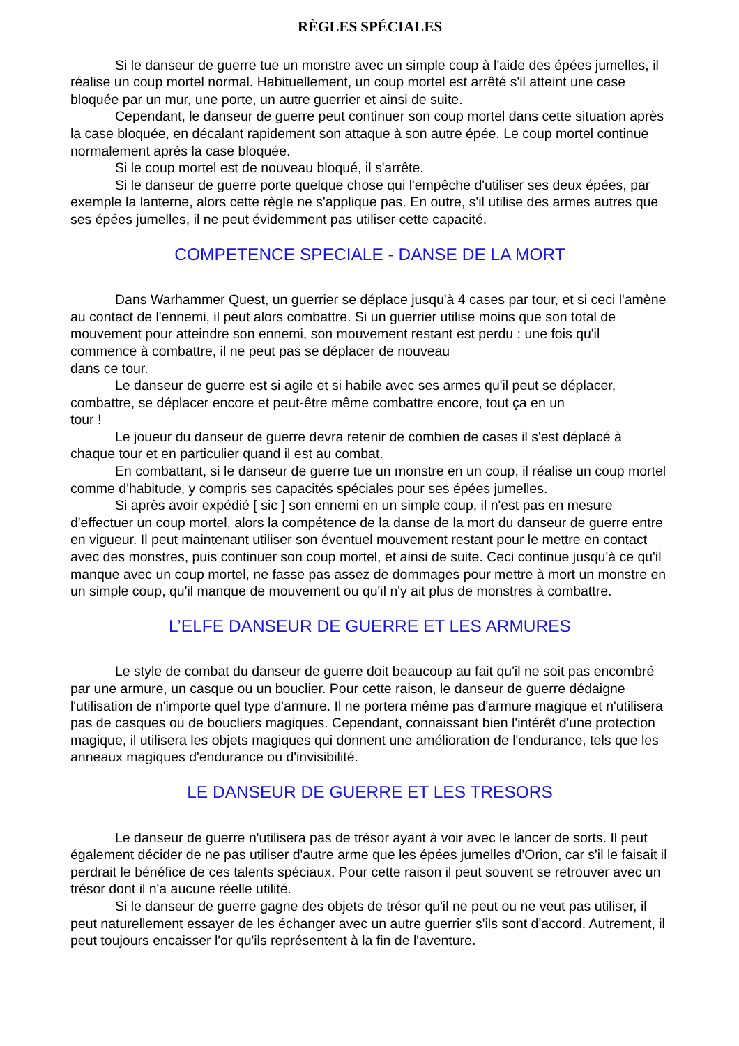RÈGLES SPÉCIALES
Si le danseur de guerre tue un monstre avec un simple coup à l'aide des épées jumelles, il réalise un coup mortel normal. Habituellement, un coup mortel est arrêté s'il atteint une case bloquée par un mur, une porte, un autre guerrier et ainsi de suite.
Cependant, le danseur de guerre peut continuer son coup mortel dans cette situation après la case bloquée, en décalant rapidement son attaque à son autre épée. Le coup mortel continue normalement après la case bloquée.
Si le coup mortel est de nouveau bloqué, il s'arrête.
Si le danseur de guerre porte quelque chose qui l'empêche d'utiliser ses deux épées, par exemple la lanterne, alors cette règle ne s'applique pas. En outre, s'il utilise des armes autres que ses épées jumelles, il ne peut évidemment pas utiliser cette capacité.
COMPETENCE SPECIALE - DANSE DE LA MORT
Dans Warhammer Quest, un guerrier se déplace jusqu'à 4 cases par tour, et si ceci l'amène au contact de l'ennemi, il peut alors combattre. Si un guerrier utilise moins que son total de mouvement pour atteindre son ennemi, son mouvement restant est perdu : une fois qu'il commence à combattre, il ne peut pas se déplacer de nouveau
dans ce tour.
Le danseur de guerre est si agile et si habile avec ses armes qu'il peut se déplacer, combattre, se déplacer encore et peut-être même combattre encore, tout ça en un
tour !
Le joueur du danseur de guerre devra retenir de combien de cases il s'est déplacé à chaque tour et en particulier quand il est au combat.
En combattant, si le danseur de guerre tue un monstre en un coup, il réalise un coup mortel comme d'habitude, y compris ses capacités spéciales pour ses épées jumelles.
Si après avoir expédié [ sic ] son ennemi en un simple coup, il n'est pas en mesure d'effectuer un coup mortel, alors la compétence de la danse de la mort du danseur de guerre entre en vigueur. Il peut maintenant utiliser son éventuel mouvement restant pour le mettre en contact avec des monstres, puis continuer son coup mortel, et ainsi de suite. Ceci continue jusqu'à ce qu'il manque avec un coup mortel, ne fasse pas assez de dommages pour mettre à mort un monstre en un simple coup, qu'il manque de mouvement ou qu'il n'y ait plus de monstres à combattre.
L’ELFE DANSEUR DE GUERRE ET LES ARMURES
Le style de combat du danseur de guerre doit beaucoup au fait qu'il ne soit pas encombré par une armure, un casque ou un bouclier. Pour cette raison, le danseur de guerre dédaigne l'utilisation de n'importe quel type d'armure. Il ne portera même pas d'armure magique et n'utilisera pas de casques ou de boucliers magiques. Cependant, connaissant bien l'intérêt d'une protection magique, il utilisera les objets magiques qui donnent une amélioration de l'endurance, tels que les anneaux magiques d'endurance ou d'invisibilité.
LE DANSEUR DE GUERRE ET LES TRESORS
Le danseur de guerre n'utilisera pas de trésor ayant à voir avec le lancer de sorts. Il peut également décider de ne pas utiliser d'autre arme que les épées jumelles d'Orion, car s'il le faisait il perdrait le bénéfice de ces talents spéciaux. Pour cette raison il peut souvent se retrouver avec un trésor dont il n'a aucune réelle utilité.
Si le danseur de guerre gagne des objets de trésor qu'il ne peut ou ne veut pas utiliser, il peut naturellement essayer de les échanger avec un autre guerrier s'ils sont d'accord. Autrement, il peut toujours encaisser l'or qu'ils représentent à la fin de l'aventure.